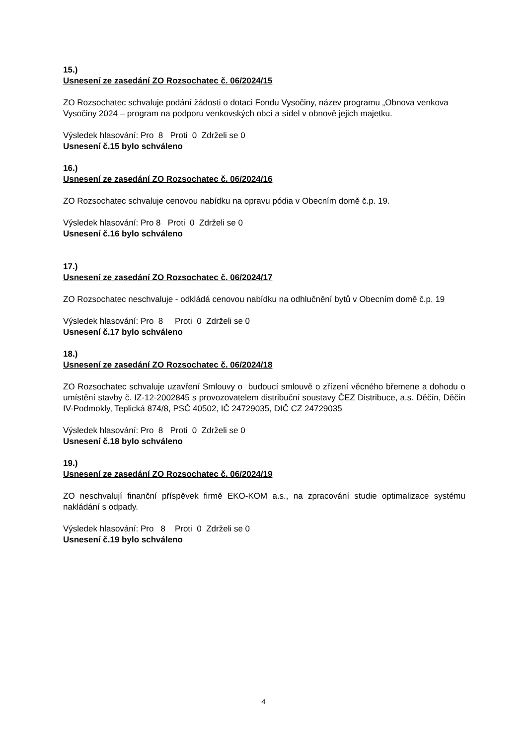15.)
Usnesení ze zasedání ZO Rozsochatec č. 06/2024/15
ZO Rozsochatec schvaluje podání žádosti o dotaci Fondu Vysočiny, název programu „Obnova venkova Vysočiny 2024 – program na podporu venkovských obcí a sídel v obnově jejich majetku.
Výsledek hlasování: Pro 8 Proti 0 Zdrželi se 0
Usnesení č.15 bylo schváleno
16.)
Usnesení ze zasedání ZO Rozsochatec č. 06/2024/16
ZO Rozsochatec schvaluje cenovou nabídku na opravu pódia v Obecním domě č.p. 19.
Výsledek hlasování: Pro 8 Proti 0 Zdrželi se 0
Usnesení č.16 bylo schváleno
17.)
Usnesení ze zasedání ZO Rozsochatec č. 06/2024/17
ZO Rozsochatec neschvaluje - odkládá cenovou nabídku na odhlučnění bytů v Obecním domě č.p. 19
Výsledek hlasování: Pro 8 Proti 0 Zdrželi se 0
Usnesení č.17 bylo schváleno
18.)
Usnesení ze zasedání ZO Rozsochatec č. 06/2024/18
ZO Rozsochatec schvaluje uzavření Smlouvy o budoucí smlouvě o zřízení věcného břemene a dohodu o umístění stavby č. IZ-12-2002845 s provozovatelem distribuční soustavy ČEZ Distribuce, a.s. Děčín, Děčín IV-Podmokly, Teplická 874/8, PSČ 40502, IČ 24729035, DIČ CZ 24729035
Výsledek hlasování: Pro 8 Proti 0 Zdrželi se 0
Usnesení č.18 bylo schváleno
19.)
Usnesení ze zasedání ZO Rozsochatec č. 06/2024/19
ZO neschvalují finanční příspěvek firmě EKO-KOM a.s., na zpracování studie optimalizace systému nakládání s odpady.
Výsledek hlasování: Pro 8 Proti 0 Zdrželi se 0
Usnesení č.19 bylo schváleno
4